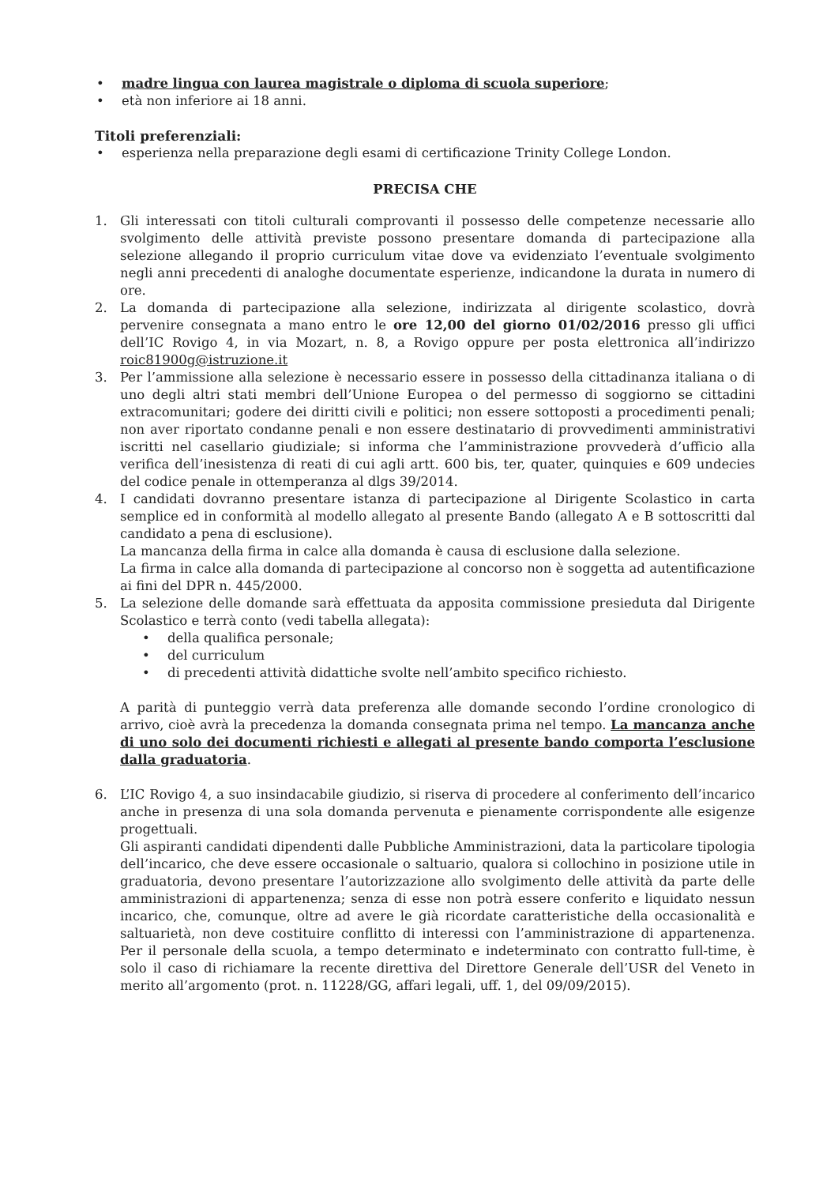• madre lingua con laurea magistrale o diploma di scuola superiore;
• età non inferiore ai 18 anni.
Titoli preferenziali:
• esperienza nella preparazione degli esami di certificazione Trinity College London.
PRECISA CHE
1. Gli interessati con titoli culturali comprovanti il possesso delle competenze necessarie allo svolgimento delle attività previste possono presentare domanda di partecipazione alla selezione allegando il proprio curriculum vitae dove va evidenziato l’eventuale svolgimento negli anni precedenti di analoghe documentate esperienze, indicandone la durata in numero di ore.
2. La domanda di partecipazione alla selezione, indirizzata al dirigente scolastico, dovrà pervenire consegnata a mano entro le ore 12,00 del giorno 01/02/2016 presso gli uffici dell’IC Rovigo 4, in via Mozart, n. 8, a Rovigo oppure per posta elettronica all’indirizzo roic81900g@istruzione.it
3. Per l’ammissione alla selezione è necessario essere in possesso della cittadinanza italiana o di uno degli altri stati membri dell’Unione Europea o del permesso di soggiorno se cittadini extracomunitari; godere dei diritti civili e politici; non essere sottoposti a procedimenti penali; non aver riportato condanne penali e non essere destinatario di provvedimenti amministrativi iscritti nel casellario giudiziale; si informa che l’amministrazione provvederà d’ufficio alla verifica dell’inesistenza di reati di cui agli artt. 600 bis, ter, quater, quinquies e 609 undecies del codice penale in ottemperanza al dlgs 39/2014.
4. I candidati dovranno presentare istanza di partecipazione al Dirigente Scolastico in carta semplice ed in conformità al modello allegato al presente Bando (allegato A e B sottoscritti dal candidato a pena di esclusione).
La mancanza della firma in calce alla domanda è causa di esclusione dalla selezione.
La firma in calce alla domanda di partecipazione al concorso non è soggetta ad autentificazione ai fini del DPR n. 445/2000.
5. La selezione delle domande sarà effettuata da apposita commissione presieduta dal Dirigente Scolastico e terrà conto (vedi tabella allegata):
• della qualifica personale;
• del curriculum
• di precedenti attività didattiche svolte nell’ambito specifico richiesto.
A parità di punteggio verrà data preferenza alle domande secondo l’ordine cronologico di arrivo, cioè avrà la precedenza la domanda consegnata prima nel tempo. La mancanza anche di uno solo dei documenti richiesti e allegati al presente bando comporta l’esclusione dalla graduatoria.
6. L’IC Rovigo 4, a suo insindacabile giudizio, si riserva di procedere al conferimento dell’incarico anche in presenza di una sola domanda pervenuta e pienamente corrispondente alle esigenze progettuali.
Gli aspiranti candidati dipendenti dalle Pubbliche Amministrazioni, data la particolare tipologia dell’incarico, che deve essere occasionale o saltuario, qualora si collochino in posizione utile in graduatoria, devono presentare l’autorizzazione allo svolgimento delle attività da parte delle amministrazioni di appartenenza; senza di esse non potrà essere conferito e liquidato nessun incarico, che, comunque, oltre ad avere le già ricordate caratteristiche della occasionalità e saltuarietà, non deve costituire conflitto di interessi con l’amministrazione di appartenenza. Per il personale della scuola, a tempo determinato e indeterminato con contratto full-time, è solo il caso di richiamare la recente direttiva del Direttore Generale dell’USR del Veneto in merito all’argomento (prot. n. 11228/GG, affari legali, uff. 1, del 09/09/2015).